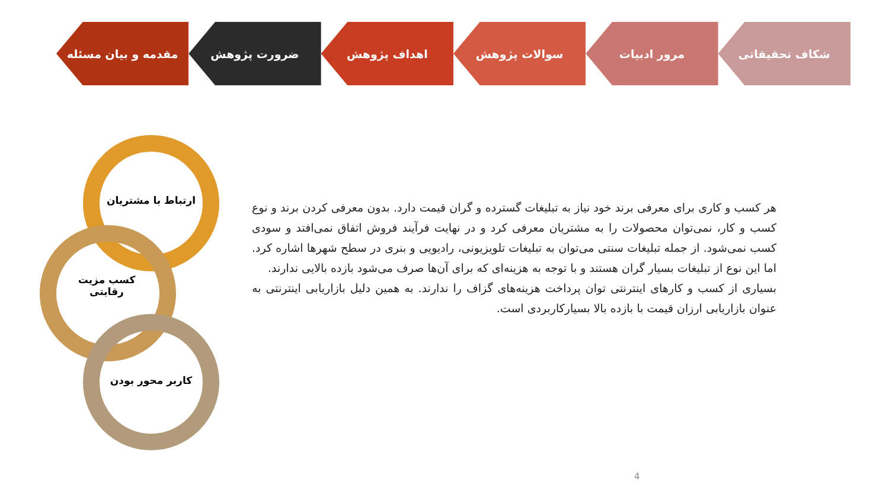مقدمه و بیان مسئله ضرورت پژوهش اهداف پژوهش سوالات پژوهش مرور ادبیات شکاف تحقیقاتی
ارتباط با مشتریان
کسب مزیت
رقابتی
کاربر محور بودن
هر کسب و کاری برای معرفی برند خود نیاز به تبلیغات گسترده و گران قیمت دارد. بدون معرفی کردن برند و نوع کسب و کار، نمی‌توان محصولات را به مشتریان معرفی کرد و در نهایت فرآیند فروش اتفاق نمی‌افتد و سودی کسب نمی‌شود. از جمله تبلیغات سنتی می‌توان به تبلیغات تلویزیونی، رادیویی و بنری در سطح شهرها اشاره کرد. اما این نوع از تبلیغات بسیار گران هستند و با توجه به هزینه‌ای که برای آن‌ها صرف می‌شود بازده بالایی ندارند.
بسیاری از کسب و کارهای اینترنتی توان پرداخت هزینه‌های گزاف را ندارند. به همین دلیل بازاریابی اینترنتی به عنوان بازاریابی ارزان قیمت با بازده بالا بسیارکاربردی است.
4